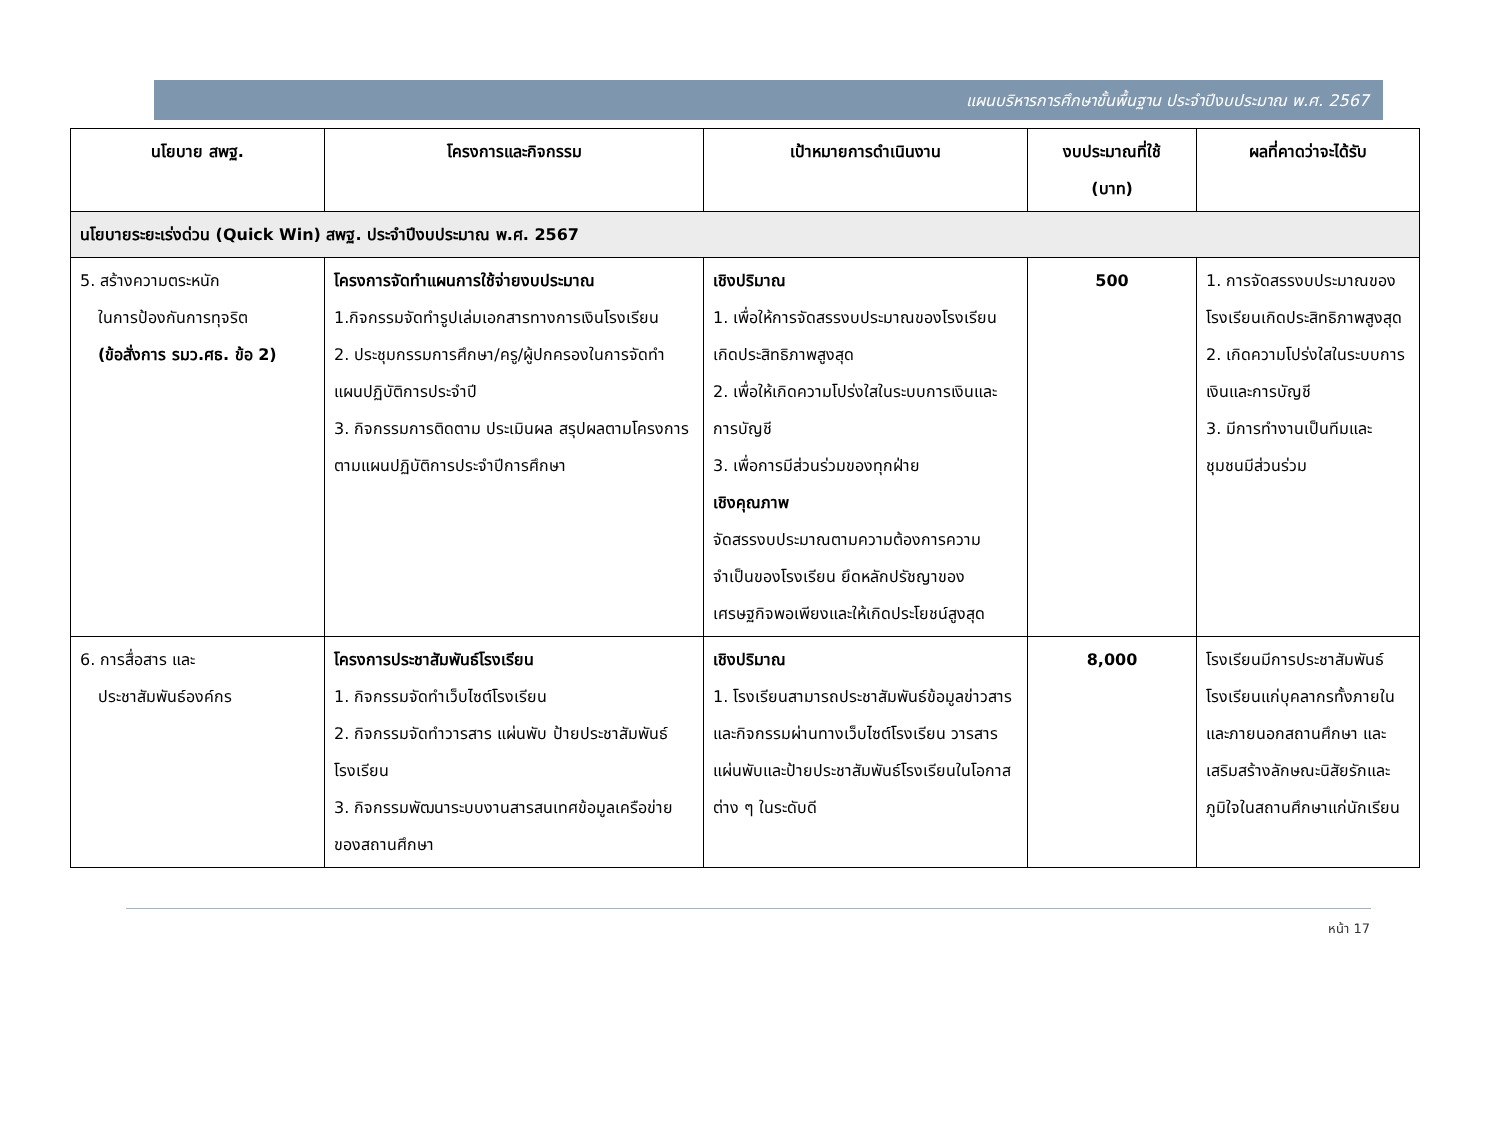แผนบริหารการศึกษาขั้นพื้นฐาน ประจำปีงบประมาณ พ.ศ. 2567
| นโยบาย สพฐ. | โครงการและกิจกรรม | เป้าหมายการดำเนินงาน | งบประมาณที่ใช้ (บาท) | ผลที่คาดว่าจะได้รับ |
| --- | --- | --- | --- | --- |
| นโยบายระยะเร่งด่วน (Quick Win) สพฐ. ประจำปีงบประมาณ พ.ศ. 2567 | | | | |
| 5. สร้างความตระหนัก ในการป้องกันการทุจริต (ข้อสั่งการ รมว.ศธ. ข้อ 2) | โครงการจัดทำแผนการใช้จ่ายงบประมาณ 1.กิจกรรมจัดทำรูปเล่มเอกสารทางการเงินโรงเรียน 2. ประชุมกรรมการศึกษา/ครู/ผู้ปกครองในการจัดทำแผนปฏิบัติการประจำปี 3. กิจกรรมการติดตาม ประเมินผล สรุปผลตามโครงการตามแผนปฏิบัติการประจำปีการศึกษา | เชิงปริมาณ 1. เพื่อให้การจัดสรรงบประมาณของโรงเรียนเกิดประสิทธิภาพสูงสุด 2. เพื่อให้เกิดความโปร่งใสในระบบการเงินและการบัญชี 3. เพื่อการมีส่วนร่วมของทุกฝ่าย เชิงคุณภาพ จัดสรรงบประมาณตามความต้องการความจำเป็นของโรงเรียน ยึดหลักปรัชญาของเศรษฐกิจพอเพียงและให้เกิดประโยชน์สูงสุด | 500 | 1. การจัดสรรงบประมาณของโรงเรียนเกิดประสิทธิภาพสูงสุด 2. เกิดความโปร่งใสในระบบการเงินและการบัญชี 3. มีการทำงานเป็นทีมและชุมชนมีส่วนร่วม |
| 6. การสื่อสาร และ ประชาสัมพันธ์องค์กร | โครงการประชาสัมพันธ์โรงเรียน 1. กิจกรรมจัดทำเว็บไซต์โรงเรียน 2. กิจกรรมจัดทำวารสาร แผ่นพับ ป้ายประชาสัมพันธ์โรงเรียน 3. กิจกรรมพัฒนาระบบงานสารสนเทศข้อมูลเครือข่ายของสถานศึกษา | เชิงปริมาณ 1. โรงเรียนสามารถประชาสัมพันธ์ข้อมูลข่าวสารและกิจกรรมผ่านทางเว็บไซต์โรงเรียน วารสารแผ่นพับและป้ายประชาสัมพันธ์โรงเรียนในโอกาสต่าง ๆ ในระดับดี | 8,000 | โรงเรียนมีการประชาสัมพันธ์โรงเรียนแก่บุคลากรทั้งภายในและภายนอกสถานศึกษา และเสริมสร้างลักษณะนิสัยรักและภูมิใจในสถานศึกษาแก่นักเรียน |
หน้า 17